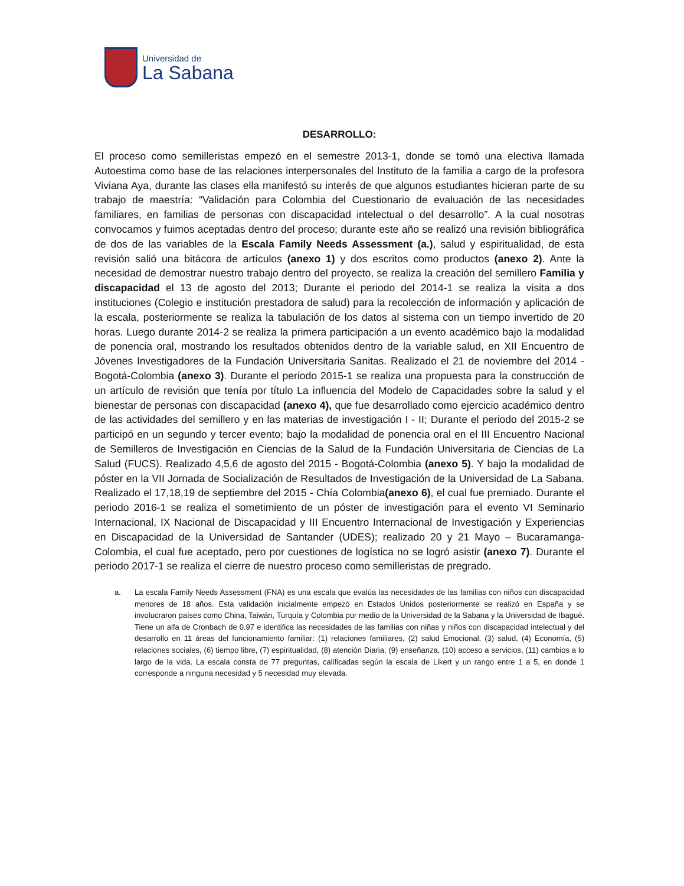Universidad de
La Sabana
DESARROLLO:
El proceso como semilleristas empezó en el semestre 2013-1, donde se tomó una electiva llamada Autoestima como base de las relaciones interpersonales del Instituto de la familia a cargo de la profesora Viviana Aya, durante las clases ella manifestó su interés de que algunos estudiantes hicieran parte de su trabajo de maestría: “Validación para Colombia del Cuestionario de evaluación de las necesidades familiares, en familias de personas con discapacidad intelectual o del desarrollo”. A la cual nosotras convocamos y fuimos aceptadas dentro del proceso; durante este año se realizó una revisión bibliográfica de dos de las variables de la Escala Family Needs Assessment (a.), salud y espiritualidad, de esta revisión salió una bitácora de artículos (anexo 1) y dos escritos como productos (anexo 2). Ante la necesidad de demostrar nuestro trabajo dentro del proyecto, se realiza la creación del semillero Familia y discapacidad el 13 de agosto del 2013; Durante el periodo del 2014-1 se realiza la visita a dos instituciones (Colegio e institución prestadora de salud) para la recolección de información y aplicación de la escala, posteriormente se realiza la tabulación de los datos al sistema con un tiempo invertido de 20 horas. Luego durante 2014-2 se realiza la primera participación a un evento académico bajo la modalidad de ponencia oral, mostrando los resultados obtenidos dentro de la variable salud, en XII Encuentro de Jóvenes Investigadores de la Fundación Universitaria Sanitas. Realizado el 21 de noviembre del 2014 - Bogotá-Colombia (anexo 3). Durante el periodo 2015-1 se realiza una propuesta para la construcción de un artículo de revisión que tenía por título La influencia del Modelo de Capacidades sobre la salud y el bienestar de personas con discapacidad (anexo 4), que fue desarrollado como ejercicio académico dentro de las actividades del semillero y en las materias de investigación I - II; Durante el periodo del 2015-2 se participó en un segundo y tercer evento; bajo la modalidad de ponencia oral en el III Encuentro Nacional de Semilleros de Investigación en Ciencias de la Salud de la Fundación Universitaria de Ciencias de La Salud (FUCS). Realizado 4,5,6 de agosto del 2015 - Bogotá-Colombia (anexo 5). Y bajo la modalidad de póster en la VII Jornada de Socialización de Resultados de Investigación de la Universidad de La Sabana. Realizado el 17,18,19 de septiembre del 2015 - Chía Colombia(anexo 6), el cual fue premiado. Durante el periodo 2016-1 se realiza el sometimiento de un póster de investigación para el evento VI Seminario Internacional, IX Nacional de Discapacidad y III Encuentro Internacional de Investigación y Experiencias en Discapacidad de la Universidad de Santander (UDES); realizado 20 y 21 Mayo – Bucaramanga- Colombia, el cual fue aceptado, pero por cuestiones de logística no se logró asistir (anexo 7). Durante el periodo 2017-1 se realiza el cierre de nuestro proceso como semilleristas de pregrado.
a. La escala Family Needs Assessment (FNA) es una escala que evalúa las necesidades de las familias con niños con discapacidad menores de 18 años. Esta validación inicialmente empezó en Estados Unidos posteriormente se realizó en España y se involucraron países como China, Taiwán, Turquía y Colombia por medio de la Universidad de la Sabana y la Universidad de Ibagué. Tiene un alfa de Cronbach de 0.97 e identifica las necesidades de las familias con niñas y niños con discapacidad intelectual y del desarrollo en 11 áreas del funcionamiento familiar: (1) relaciones familiares, (2) salud Emocional, (3) salud, (4) Economía, (5) relaciones sociales, (6) tiempo libre, (7) espiritualidad, (8) atención Diaria, (9) enseñanza, (10) acceso a servicios, (11) cambios a lo largo de la vida. La escala consta de 77 preguntas, calificadas según la escala de Likert y un rango entre 1 a 5, en donde 1 corresponde a ninguna necesidad y 5 necesidad muy elevada.